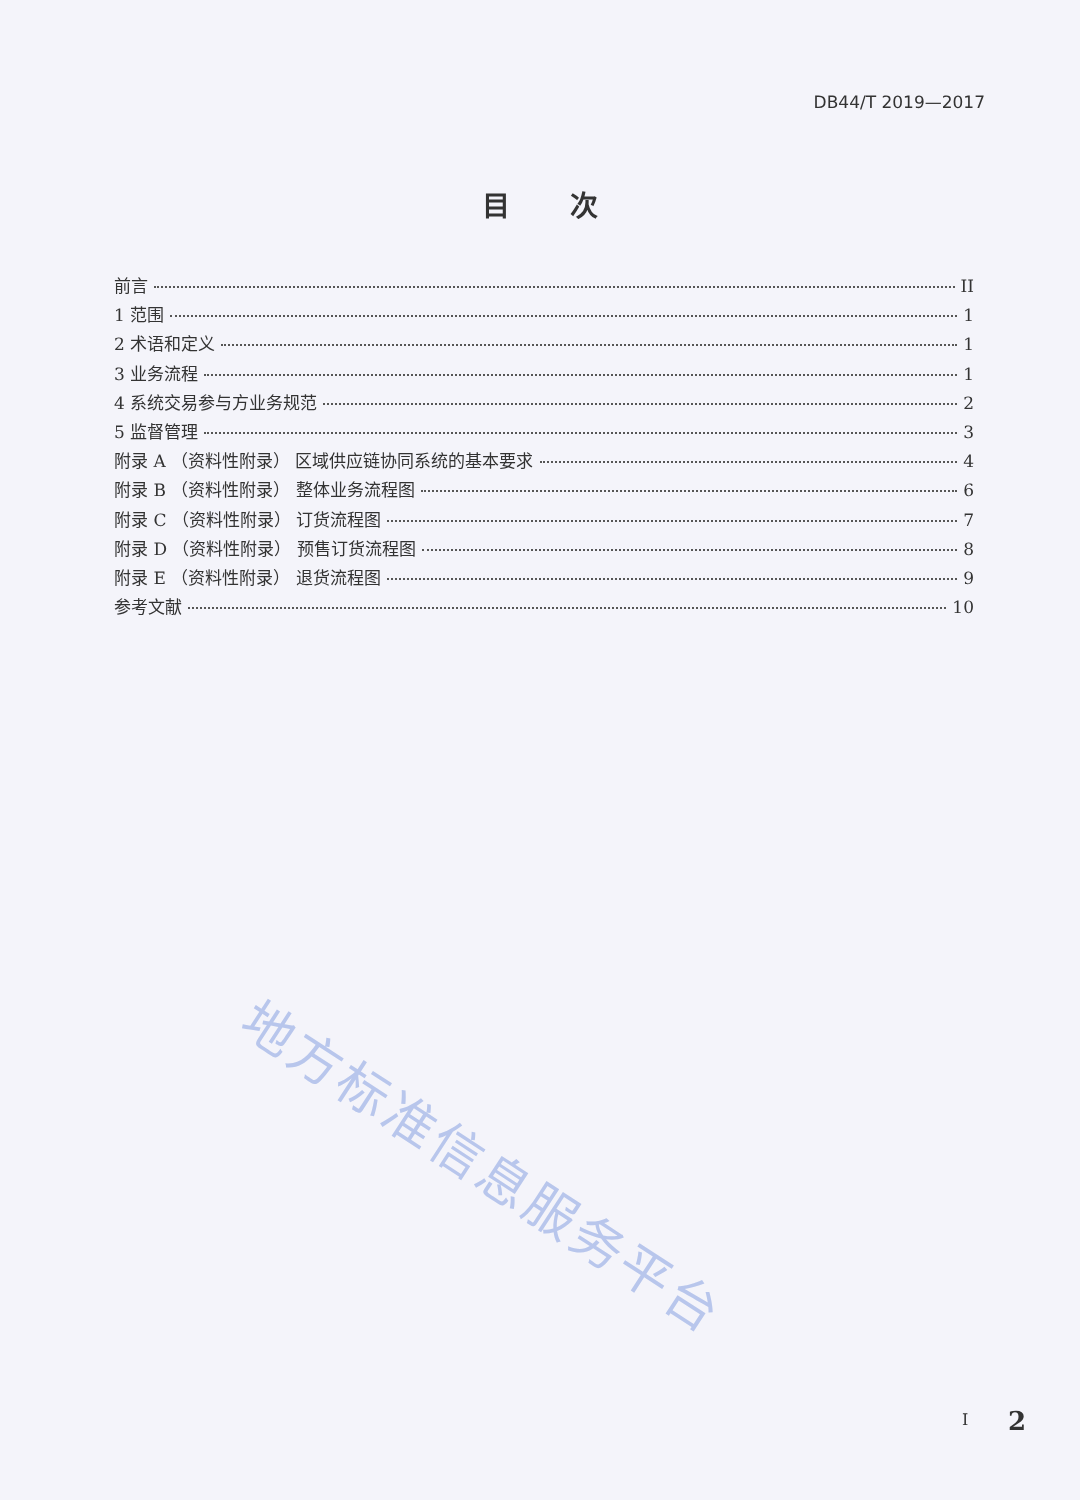DB44/T 2019—2017
目次
前言 II
1 范围 1
2 术语和定义 1
3 业务流程 1
4 系统交易参与方业务规范 2
5 监督管理 3
附录 A （资料性附录） 区域供应链协同系统的基本要求 4
附录 B （资料性附录） 整体业务流程图 6
附录 C （资料性附录） 订货流程图 7
附录 D （资料性附录） 预售订货流程图 8
附录 E （资料性附录） 退货流程图 9
参考文献 10
地方标准信息服务平台
I 2